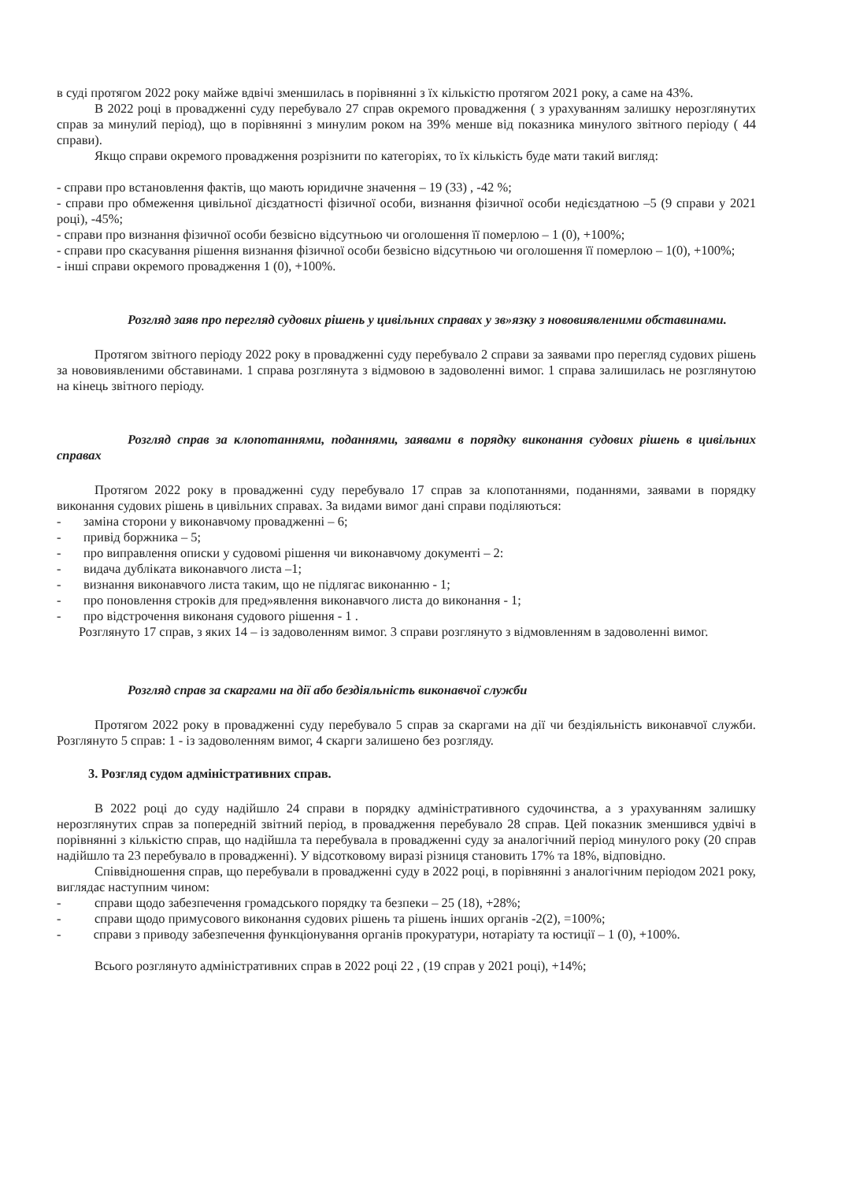в суді протягом 2022 року майже вдвічі зменшилась в порівнянні з їх кількістю протягом 2021 року, а саме на 43%.
В 2022 році в провадженні суду перебувало 27 справ окремого провадження ( з урахуванням залишку нерозглянутих справ за минулий період), що в порівнянні з минулим роком на 39% менше від показника минулого звітного періоду ( 44 справи).
Якщо справи окремого провадження розрізнити по категоріях, то їх кількість буде мати такий вигляд:
- справи про встановлення фактів, що мають юридичне значення – 19 (33) , -42 %;
- справи про обмеження цивільної дієздатності фізичної особи, визнання фізичної особи недієздатною –5 (9 справи у 2021 році), -45%;
- справи про визнання фізичної особи безвісно відсутньою чи оголошення її померлою – 1 (0), +100%;
- справи про скасування рішення визнання фізичної особи безвісно відсутньою чи оголошення її померлою – 1(0), +100%;
- інші справи окремого провадження 1 (0), +100%.
Розгляд заяв про перегляд судових рішень у цивільних справах у зв»язку з нововиявленими обставинами.
Протягом звітного періоду 2022 року в провадженні суду перебувало 2 справи за заявами про перегляд судових рішень за нововиявленими обставинами. 1 справа розглянута з відмовою в задоволенні вимог. 1 справа залишилась не розглянутою на кінець звітного періоду.
Розгляд справ за клопотаннями, поданнями, заявами в порядку виконання судових рішень в цивільних справах
Протягом 2022 року в провадженні суду перебувало 17 справ за клопотаннями, поданнями, заявами в порядку виконання судових рішень в цивільних справах. За видами вимог дані справи поділяються:
- заміна сторони у виконавчому провадженні – 6;
- привід боржника – 5;
- про виправлення описки у судовомі рішення чи виконавчому документі – 2:
- видача дубліката виконавчого листа –1;
- визнання виконавчого листа таким, що не підлягає виконанню - 1;
- про поновлення строків для пред»явлення виконавчого листа до виконання - 1;
- про відстрочення виконаня судового рішення - 1 .
Розглянуто 17 справ, з яких 14 – із задоволенням вимог. 3 справи розглянуто з відмовленням в задоволенні вимог.
Розгляд справ за скаргами на дії або бездіяльність виконавчої служби
Протягом 2022 року в провадженні суду перебувало 5 справ за скаргами на дії чи бездіяльність виконавчої служби. Розглянуто 5 справ: 1 - із задоволенням вимог, 4 скарги залишено без розгляду.
3. Розгляд судом адміністративних справ.
В 2022 році до суду надійшло 24 справи в порядку адміністративного судочинства, а з урахуванням залишку нерозглянутих справ за попередній звітний період, в провадження перебувало 28 справ. Цей показник зменшився удвічі в порівнянні з кількістю справ, що надійшла та перебувала в провадженні суду за аналогічний період минулого року (20 справ надійшло та 23 перебувало в провадженні). У відсотковому виразі різниця становить 17% та 18%, відповідно.
Співвідношення справ, що перебували в провадженні суду в 2022 році, в порівнянні з аналогічним періодом 2021 року, виглядає наступним чином:
- справи щодо забезпечення громадського порядку та безпеки – 25 (18), +28%;
- справи щодо примусового виконання судових рішень та рішень інших органів -2(2), =100%;
- справи з приводу забезпечення функціонування органів прокуратури, нотаріату та юстиції – 1 (0), +100%.
Всього розглянуто адміністративних справ в 2022 році 22 , (19 справ у 2021 році), +14%;